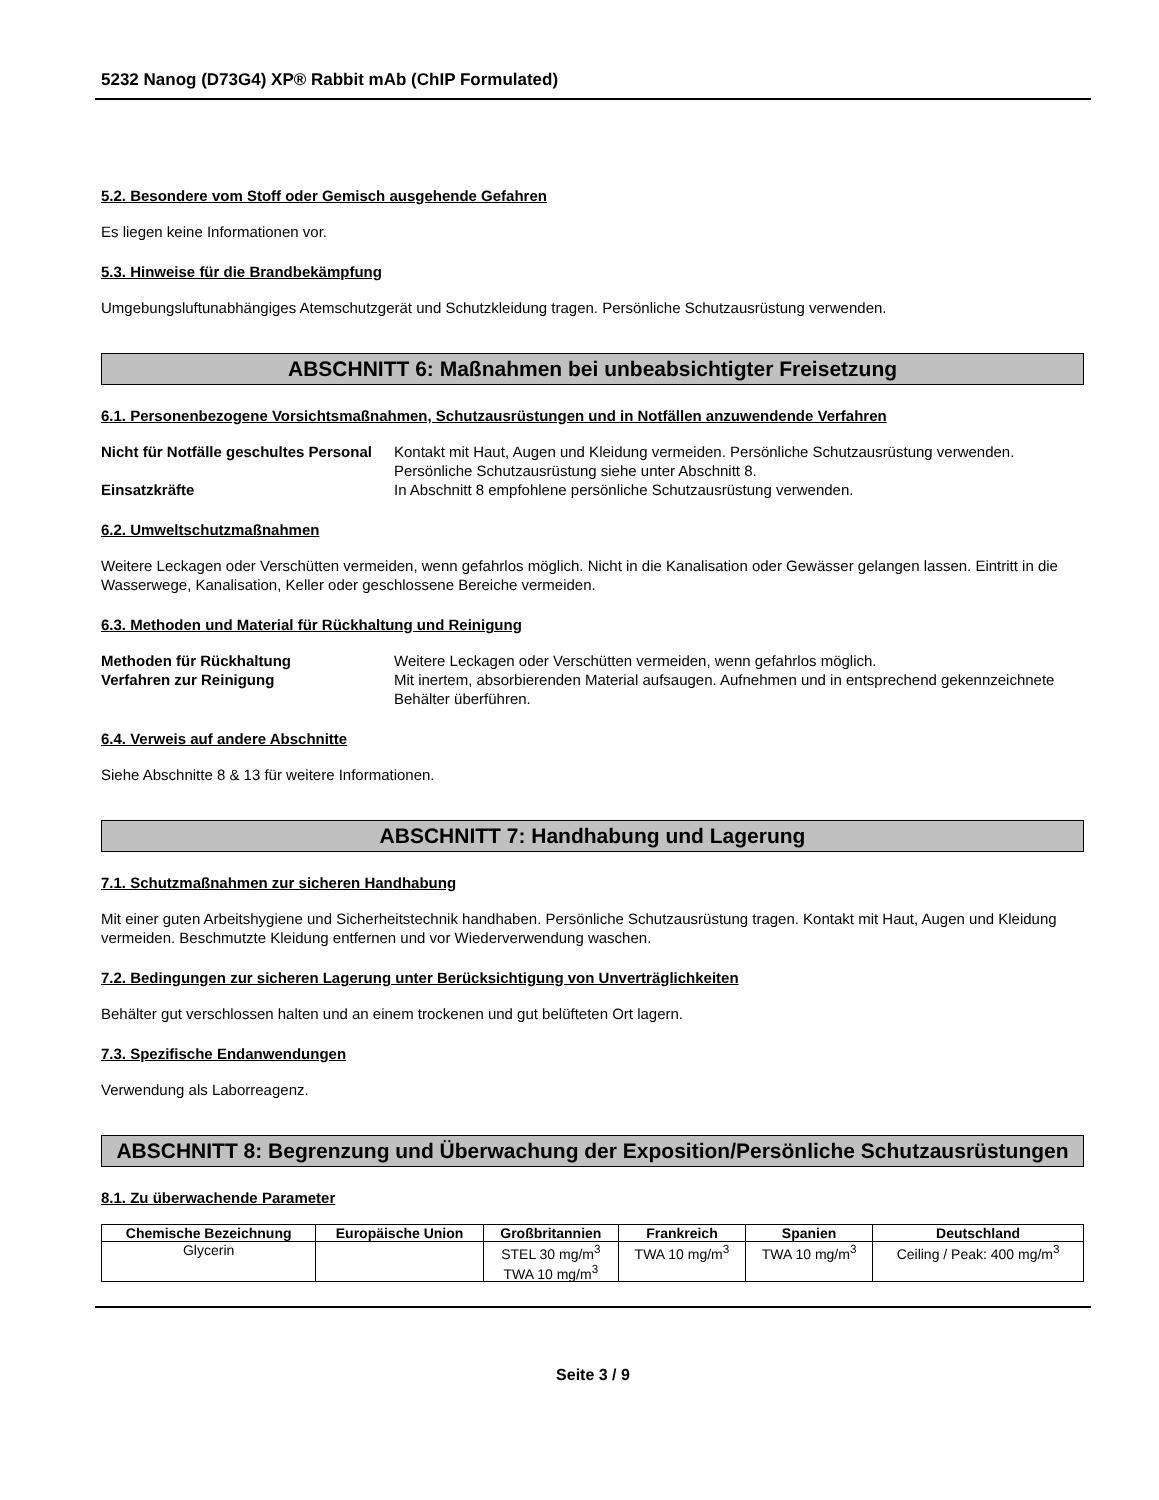5232 Nanog (D73G4) XP® Rabbit mAb (ChIP Formulated)
5.2. Besondere vom Stoff oder Gemisch ausgehende Gefahren
Es liegen keine Informationen vor.
5.3. Hinweise für die Brandbekämpfung
Umgebungsluftunabhängiges Atemschutzgerät und Schutzkleidung tragen. Persönliche Schutzausrüstung verwenden.
ABSCHNITT 6: Maßnahmen bei unbeabsichtigter Freisetzung
6.1. Personenbezogene Vorsichtsmaßnahmen, Schutzausrüstungen und in Notfällen anzuwendende Verfahren
Nicht für Notfälle geschultes Personal
Kontakt mit Haut, Augen und Kleidung vermeiden. Persönliche Schutzausrüstung verwenden. Persönliche Schutzausrüstung siehe unter Abschnitt 8.
Einsatzkräfte
In Abschnitt 8 empfohlene persönliche Schutzausrüstung verwenden.
6.2. Umweltschutzmaßnahmen
Weitere Leckagen oder Verschütten vermeiden, wenn gefahrlos möglich. Nicht in die Kanalisation oder Gewässer gelangen lassen. Eintritt in die Wasserwege, Kanalisation, Keller oder geschlossene Bereiche vermeiden.
6.3. Methoden und Material für Rückhaltung und Reinigung
Methoden für Rückhaltung
Weitere Leckagen oder Verschütten vermeiden, wenn gefahrlos möglich.
Verfahren zur Reinigung
Mit inertem, absorbierenden Material aufsaugen. Aufnehmen und in entsprechend gekennzeichnete Behälter überführen.
6.4. Verweis auf andere Abschnitte
Siehe Abschnitte 8 & 13 für weitere Informationen.
ABSCHNITT 7: Handhabung und Lagerung
7.1. Schutzmaßnahmen zur sicheren Handhabung
Mit einer guten Arbeitshygiene und Sicherheitstechnik handhaben. Persönliche Schutzausrüstung tragen. Kontakt mit Haut, Augen und Kleidung vermeiden. Beschmutzte Kleidung entfernen und vor Wiederverwendung waschen.
7.2. Bedingungen zur sicheren Lagerung unter Berücksichtigung von Unverträglichkeiten
Behälter gut verschlossen halten und an einem trockenen und gut belüfteten Ort lagern.
7.3. Spezifische Endanwendungen
Verwendung als Laborreagenz.
ABSCHNITT 8: Begrenzung und Überwachung der Exposition/Persönliche Schutzausrüstungen
8.1. Zu überwachende Parameter
| Chemische Bezeichnung | Europäische Union | Großbritannien | Frankreich | Spanien | Deutschland |
| --- | --- | --- | --- | --- | --- |
| Glycerin | | STEL 30 mg/m<sup>3</sup> TWA 10 mg/m<sup>3</sup> | TWA 10 mg/m<sup>3</sup> | TWA 10 mg/m<sup>3</sup> | Ceiling / Peak: 400 mg/m<sup>3</sup> |
Seite 3 / 9